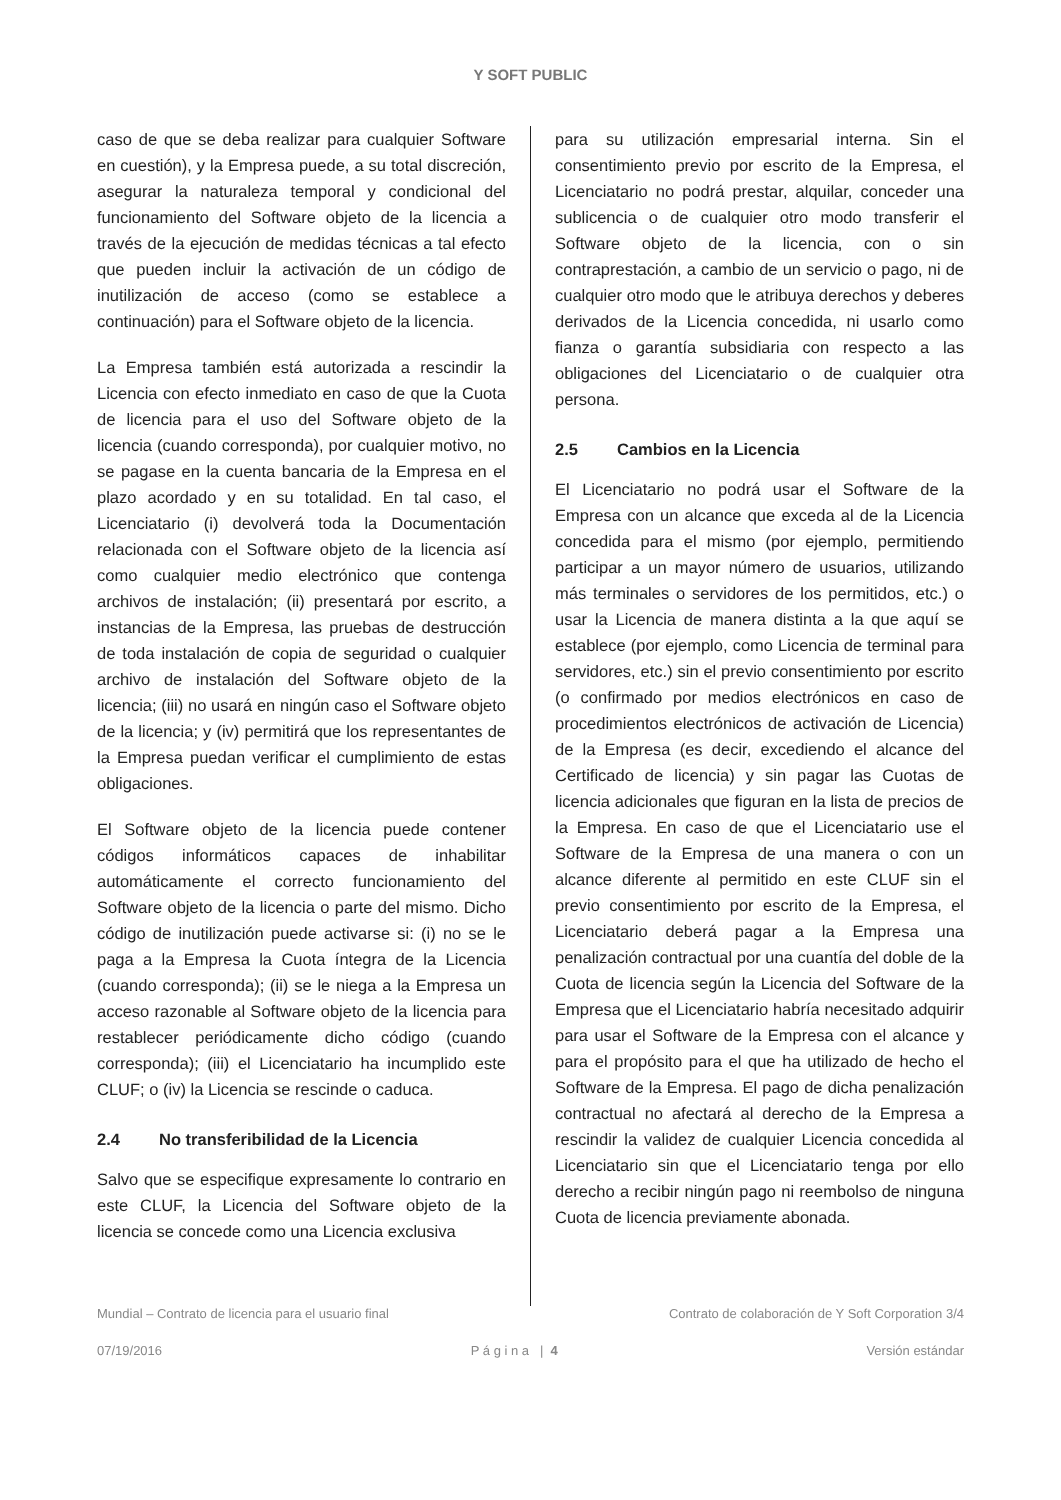Y SOFT PUBLIC
caso de que se deba realizar para cualquier Software en cuestión), y la Empresa puede, a su total discreción, asegurar la naturaleza temporal y condicional del funcionamiento del Software objeto de la licencia a través de la ejecución de medidas técnicas a tal efecto que pueden incluir la activación de un código de inutilización de acceso (como se establece a continuación) para el Software objeto de la licencia.
La Empresa también está autorizada a rescindir la Licencia con efecto inmediato en caso de que la Cuota de licencia para el uso del Software objeto de la licencia (cuando corresponda), por cualquier motivo, no se pagase en la cuenta bancaria de la Empresa en el plazo acordado y en su totalidad. En tal caso, el Licenciatario (i) devolverá toda la Documentación relacionada con el Software objeto de la licencia así como cualquier medio electrónico que contenga archivos de instalación; (ii) presentará por escrito, a instancias de la Empresa, las pruebas de destrucción de toda instalación de copia de seguridad o cualquier archivo de instalación del Software objeto de la licencia; (iii) no usará en ningún caso el Software objeto de la licencia; y (iv) permitirá que los representantes de la Empresa puedan verificar el cumplimiento de estas obligaciones.
El Software objeto de la licencia puede contener códigos informáticos capaces de inhabilitar automáticamente el correcto funcionamiento del Software objeto de la licencia o parte del mismo. Dicho código de inutilización puede activarse si: (i) no se le paga a la Empresa la Cuota íntegra de la Licencia (cuando corresponda); (ii) se le niega a la Empresa un acceso razonable al Software objeto de la licencia para restablecer periódicamente dicho código (cuando corresponda); (iii) el Licenciatario ha incumplido este CLUF; o (iv) la Licencia se rescinde o caduca.
2.4 No transferibilidad de la Licencia
Salvo que se especifique expresamente lo contrario en este CLUF, la Licencia del Software objeto de la licencia se concede como una Licencia exclusiva
para su utilización empresarial interna. Sin el consentimiento previo por escrito de la Empresa, el Licenciatario no podrá prestar, alquilar, conceder una sublicencia o de cualquier otro modo transferir el Software objeto de la licencia, con o sin contraprestación, a cambio de un servicio o pago, ni de cualquier otro modo que le atribuya derechos y deberes derivados de la Licencia concedida, ni usarlo como fianza o garantía subsidiaria con respecto a las obligaciones del Licenciatario o de cualquier otra persona.
2.5 Cambios en la Licencia
El Licenciatario no podrá usar el Software de la Empresa con un alcance que exceda al de la Licencia concedida para el mismo (por ejemplo, permitiendo participar a un mayor número de usuarios, utilizando más terminales o servidores de los permitidos, etc.) o usar la Licencia de manera distinta a la que aquí se establece (por ejemplo, como Licencia de terminal para servidores, etc.) sin el previo consentimiento por escrito (o confirmado por medios electrónicos en caso de procedimientos electrónicos de activación de Licencia) de la Empresa (es decir, excediendo el alcance del Certificado de licencia) y sin pagar las Cuotas de licencia adicionales que figuran en la lista de precios de la Empresa. En caso de que el Licenciatario use el Software de la Empresa de una manera o con un alcance diferente al permitido en este CLUF sin el previo consentimiento por escrito de la Empresa, el Licenciatario deberá pagar a la Empresa una penalización contractual por una cuantía del doble de la Cuota de licencia según la Licencia del Software de la Empresa que el Licenciatario habría necesitado adquirir para usar el Software de la Empresa con el alcance y para el propósito para el que ha utilizado de hecho el Software de la Empresa. El pago de dicha penalización contractual no afectará al derecho de la Empresa a rescindir la validez de cualquier Licencia concedida al Licenciatario sin que el Licenciatario tenga por ello derecho a recibir ningún pago ni reembolso de ninguna Cuota de licencia previamente abonada.
Mundial – Contrato de licencia para el usuario final Contrato de colaboración de Y Soft Corporation 3/4
07/19/2016 P á g i n a | 4 Versión estándar